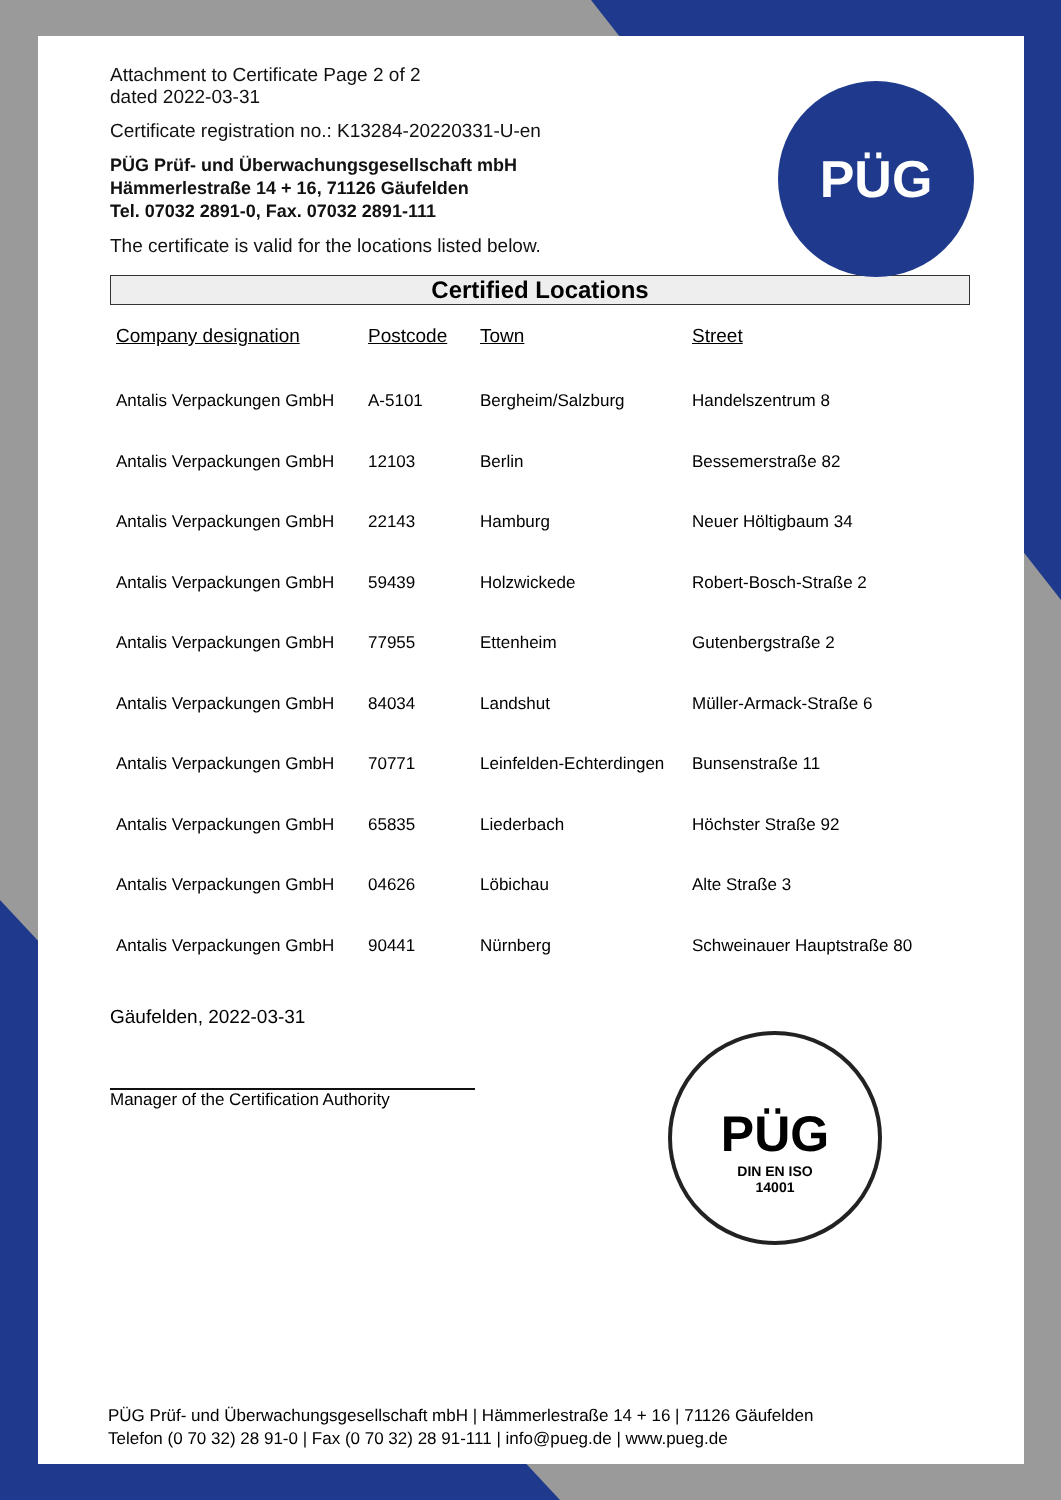Attachment to Certificate Page 2 of 2
dated 2022-03-31
Certificate registration no.: K13284-20220331-U-en
PÜG Prüf- und Überwachungsgesellschaft mbH
Hämmerlestraße 14 + 16, 71126 Gäufelden
Tel. 07032 2891-0, Fax. 07032 2891-111
The certificate is valid for the locations listed below.
PÜG
Certified Locations
| Company designation | Postcode | Town | Street |
| --- | --- | --- | --- |
| Antalis Verpackungen GmbH | A-5101 | Bergheim/Salzburg | Handelszentrum 8 |
| Antalis Verpackungen GmbH | 12103 | Berlin | Bessemerstraße 82 |
| Antalis Verpackungen GmbH | 22143 | Hamburg | Neuer Höltigbaum 34 |
| Antalis Verpackungen GmbH | 59439 | Holzwickede | Robert-Bosch-Straße 2 |
| Antalis Verpackungen GmbH | 77955 | Ettenheim | Gutenbergstraße 2 |
| Antalis Verpackungen GmbH | 84034 | Landshut | Müller-Armack-Straße 6 |
| Antalis Verpackungen GmbH | 70771 | Leinfelden-Echterdingen | Bunsenstraße 11 |
| Antalis Verpackungen GmbH | 65835 | Liederbach | Höchster Straße 92 |
| Antalis Verpackungen GmbH | 04626 | Löbichau | Alte Straße 3 |
| Antalis Verpackungen GmbH | 90441 | Nürnberg | Schweinauer Hauptstraße 80 |
Gäufelden, 2022-03-31
Manager of the Certification Authority
PÜG
DIN EN ISO
14001
PÜG Prüf- und Überwachungsgesellschaft mbH | Hämmerlestraße 14 + 16 | 71126 Gäufelden
Telefon (0 70 32) 28 91-0 | Fax (0 70 32) 28 91-111 | info@pueg.de | www.pueg.de